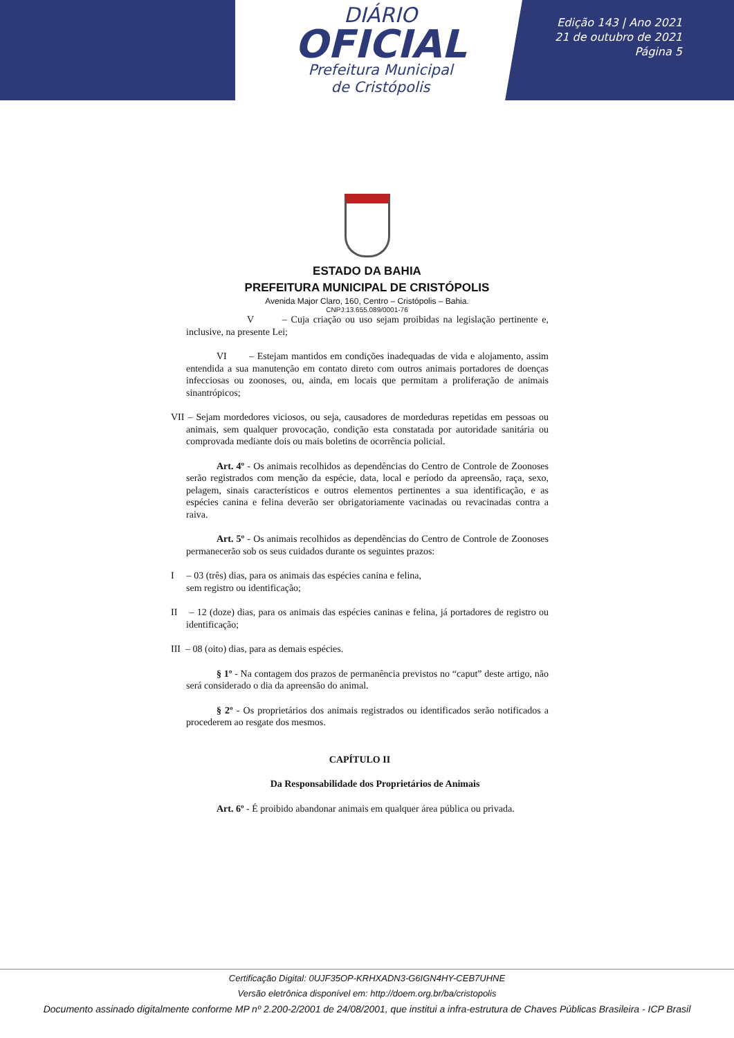DIÁRIO
OFICIAL
Prefeitura Municipal
de Cristópolis
Edição 143 | Ano 2021
21 de outubro de 2021
Página 5
ESTADO DA BAHIA
PREFEITURA MUNICIPAL DE CRISTÓPOLIS
Avenida Major Claro, 160, Centro – Cristópolis – Bahia.
CNPJ:13.655.089/0001-76
V – Cuja criação ou uso sejam proibidas na legislação pertinente e, inclusive, na presente Lei;
VI – Estejam mantidos em condições inadequadas de vida e alojamento, assim entendida a sua manutenção em contato direto com outros animais portadores de doenças infecciosas ou zoonoses, ou, ainda, em locais que permitam a proliferação de animais sinantrópicos;
VII – Sejam mordedores viciosos, ou seja, causadores de mordeduras repetidas em pessoas ou animais, sem qualquer provocação, condição esta constatada por autoridade sanitária ou comprovada mediante dois ou mais boletins de ocorrência policial.
Art. 4º - Os animais recolhidos as dependências do Centro de Controle de Zoonoses serão registrados com menção da espécie, data, local e período da apreensão, raça, sexo, pelagem, sinais característicos e outros elementos pertinentes a sua identificação, e as espécies canina e felina deverão ser obrigatoriamente vacinadas ou revacinadas contra a raiva.
Art. 5º - Os animais recolhidos as dependências do Centro de Controle de Zoonoses permanecerão sob os seus cuidados durante os seguintes prazos:
I – 03 (três) dias, para os animais das espécies canina e felina, sem registro ou identificação;
II – 12 (doze) dias, para os animais das espécies caninas e felina, já portadores de registro ou identificação;
III – 08 (oito) dias, para as demais espécies.
§ 1º - Na contagem dos prazos de permanência previstos no “caput” deste artigo, não será considerado o dia da apreensão do animal.
§ 2º - Os proprietários dos animais registrados ou identificados serão notificados a procederem ao resgate dos mesmos.
CAPÍTULO II
Da Responsabilidade dos Proprietários de Animais
Art. 6º - É proibido abandonar animais em qualquer área pública ou privada.
Certificação Digital: 0UJF35OP-KRHXADN3-G6IGN4HY-CEB7UHNE
Versão eletrônica disponível em: http://doem.org.br/ba/cristopolis
Documento assinado digitalmente conforme MP nº 2.200-2/2001 de 24/08/2001, que institui a infra-estrutura de Chaves Públicas Brasileira - ICP Brasil